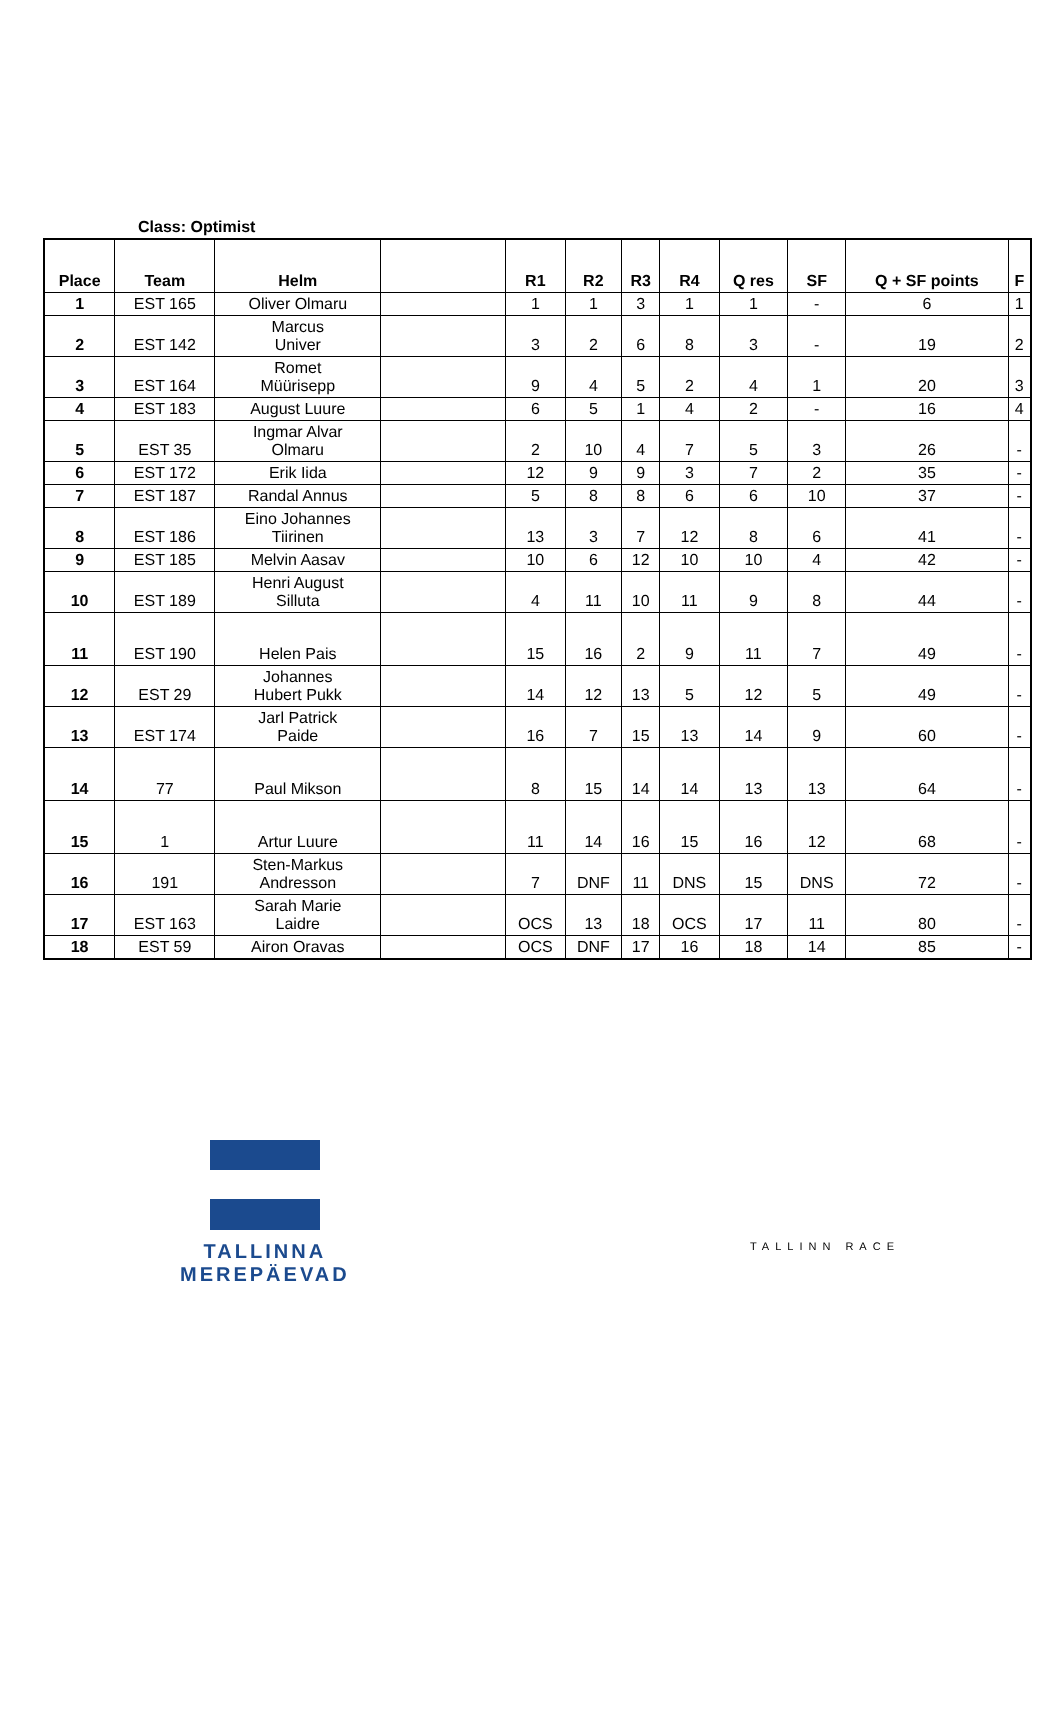Class: Optimist
| Place | Team | Helm | | R1 | R2 | R3 | R4 | Q res | SF | Q + SF points | F |
| --- | --- | --- | --- | --- | --- | --- | --- | --- | --- | --- | --- |
| 1 | EST 165 | Oliver Olmaru | | 1 | 1 | 3 | 1 | 1 | - | 6 | 1 |
| 2 | EST 142 | Marcus Univer | | 3 | 2 | 6 | 8 | 3 | - | 19 | 2 |
| 3 | EST 164 | Romet Müürisepp | | 9 | 4 | 5 | 2 | 4 | 1 | 20 | 3 |
| 4 | EST 183 | August Luure | | 6 | 5 | 1 | 4 | 2 | - | 16 | 4 |
| 5 | EST 35 | Ingmar Alvar Olmaru | | 2 | 10 | 4 | 7 | 5 | 3 | 26 | - |
| 6 | EST 172 | Erik Iida | | 12 | 9 | 9 | 3 | 7 | 2 | 35 | - |
| 7 | EST 187 | Randal Annus | | 5 | 8 | 8 | 6 | 6 | 10 | 37 | - |
| 8 | EST 186 | Eino Johannes Tiirinen | | 13 | 3 | 7 | 12 | 8 | 6 | 41 | - |
| 9 | EST 185 | Melvin Aasav | | 10 | 6 | 12 | 10 | 10 | 4 | 42 | - |
| 10 | EST 189 | Henri August Silluta | | 4 | 11 | 10 | 11 | 9 | 8 | 44 | - |
| 11 | EST 190 | Helen Pais | | 15 | 16 | 2 | 9 | 11 | 7 | 49 | - |
| 12 | EST 29 | Johannes Hubert Pukk | | 14 | 12 | 13 | 5 | 12 | 5 | 49 | - |
| 13 | EST 174 | Jarl Patrick Paide | | 16 | 7 | 15 | 13 | 14 | 9 | 60 | - |
| 14 | 77 | Paul Mikson | | 8 | 15 | 14 | 14 | 13 | 13 | 64 | - |
| 15 | 1 | Artur Luure | | 11 | 14 | 16 | 15 | 16 | 12 | 68 | - |
| 16 | 191 | Sten-Markus Andresson | | 7 | DNF | 11 | DNS | 15 | DNS | 72 | - |
| 17 | EST 163 | Sarah Marie Laidre | | OCS | 13 | 18 | OCS | 17 | 11 | 80 | - |
| 18 | EST 59 | Airon Oravas | | OCS | DNF | 17 | 16 | 18 | 14 | 85 | - |
TALLINNA
MEREPÄEVAD
TALLINN RACE